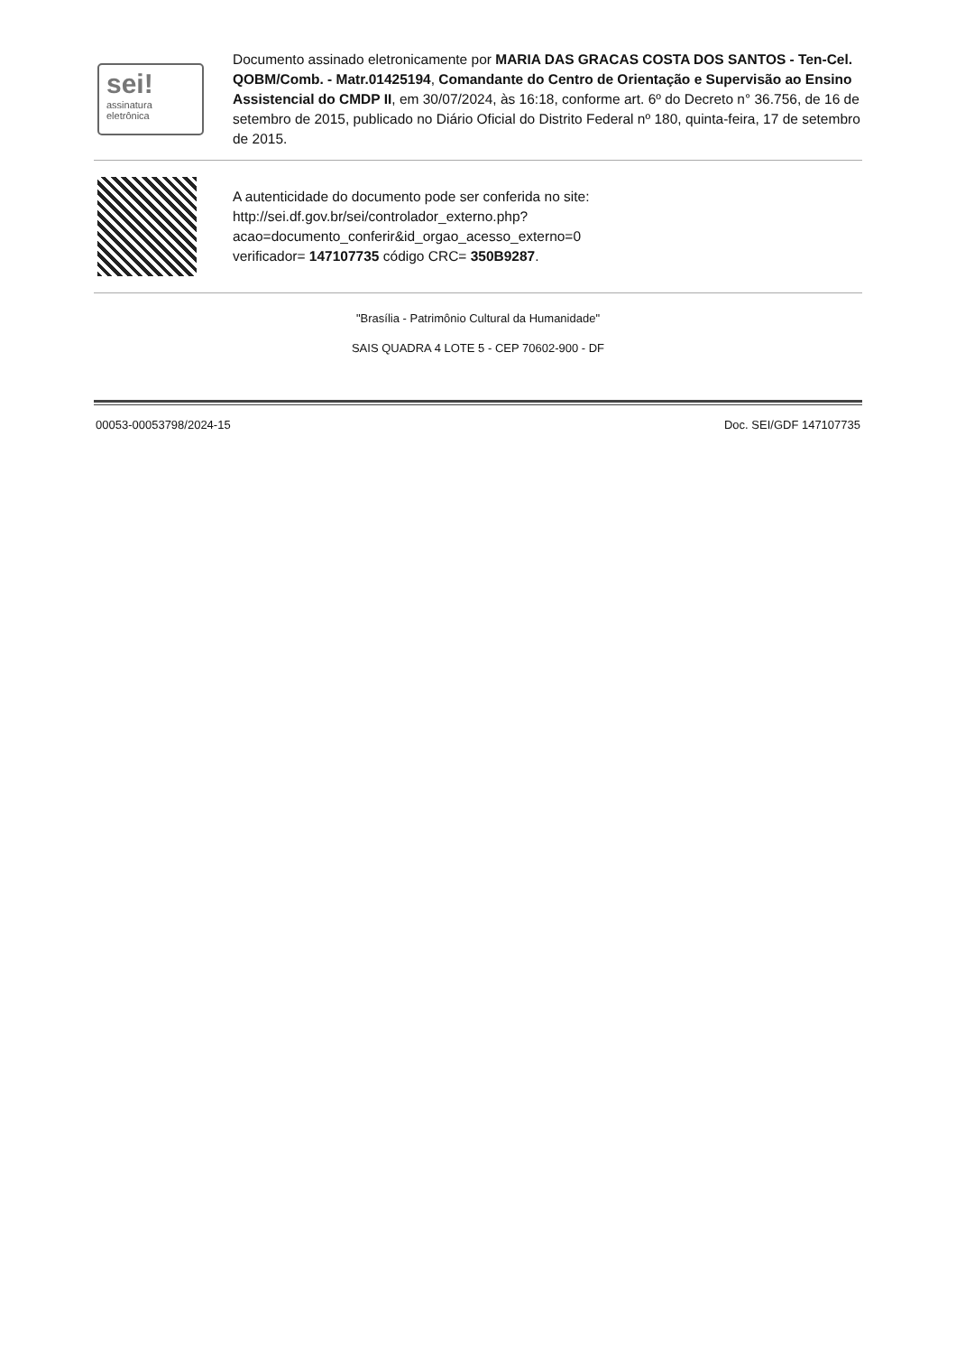sei!
assinatura
eletrônica
Documento assinado eletronicamente por MARIA DAS GRACAS COSTA DOS SANTOS - Ten-Cel. QOBM/Comb. - Matr.01425194, Comandante do Centro de Orientação e Supervisão ao Ensino Assistencial do CMDP II, em 30/07/2024, às 16:18, conforme art. 6º do Decreto n° 36.756, de 16 de setembro de 2015, publicado no Diário Oficial do Distrito Federal nº 180, quinta-feira, 17 de setembro de 2015.
A autenticidade do documento pode ser conferida no site:
http://sei.df.gov.br/sei/controlador_externo.php?
acao=documento_conferir&id_orgao_acesso_externo=0
verificador= 147107735 código CRC= 350B9287.
"Brasília - Patrimônio Cultural da Humanidade"
SAIS QUADRA 4 LOTE 5 - CEP 70602-900 - DF
00053-00053798/2024-15 Doc. SEI/GDF 147107735